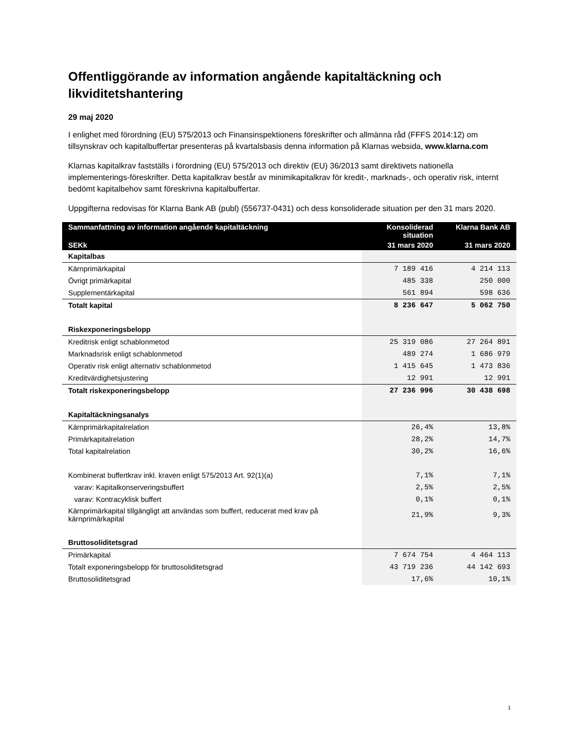Offentliggörande av information angående kapitaltäckning och likviditetshantering
29 maj 2020
I enlighet med förordning (EU) 575/2013 och Finansinspektionens föreskrifter och allmänna råd (FFFS 2014:12) om tillsynskrav och kapitalbuffertar presenteras på kvartalsbasis denna information på Klarnas websida, www.klarna.com
Klarnas kapitalkrav fastställs i förordning (EU) 575/2013 och direktiv (EU) 36/2013 samt direktivets nationella implementerings-föreskrifter. Detta kapitalkrav består av minimikapitalkrav för kredit-, marknads-, och operativ risk, internt bedömt kapitalbehov samt föreskrivna kapitalbuffertar.
Uppgifterna redovisas för Klarna Bank AB (publ) (556737-0431) och dess konsoliderade situation per den 31 mars 2020.
| Sammanfattning av information angående kapitaltäckning | Konsoliderad situation | Klarna Bank AB |
| --- | --- | --- |
| SEKk | 31 mars 2020 | 31 mars 2020 |
| Kapitalbas | | |
| Kärnprimärkapital | 7 189 416 | 4 214 113 |
| Övrigt primärkapital | 485 338 | 250 000 |
| Supplementärkapital | 561 894 | 598 636 |
| Totalt kapital | 8 236 647 | 5 062 750 |
| Riskexponeringsbelopp | | |
| Kreditrisk enligt schablonmetod | 25 319 086 | 27 264 891 |
| Marknadsrisk enligt schablonmetod | 489 274 | 1 686 979 |
| Operativ risk enligt alternativ schablonmetod | 1 415 645 | 1 473 836 |
| Kreditvärdighetsjustering | 12 991 | 12 991 |
| Totalt riskexponeringsbelopp | 27 236 996 | 30 438 698 |
| Kapitaltäckningsanalys | | |
| Kärnprimärkapitalrelation | 26,4% | 13,8% |
| Primärkapitalrelation | 28,2% | 14,7% |
| Total kapitalrelation | 30,2% | 16,6% |
| Kombinerat buffertkrav inkl. kraven enligt 575/2013 Art. 92(1)(a) | 7,1% | 7,1% |
| varav: Kapitalkonserveringsbuffert | 2,5% | 2,5% |
| varav: Kontracyklisk buffert | 0,1% | 0,1% |
| Kärnprimärkapital tillgängligt att användas som buffert, reducerat med krav på kärnprimärkapital | 21,9% | 9,3% |
| Bruttosoliditetsgrad | | |
| Primärkapital | 7 674 754 | 4 464 113 |
| Totalt exponeringsbelopp för bruttosoliditetsgrad | 43 719 236 | 44 142 693 |
| Bruttosoliditetsgrad | 17,6% | 10,1% |
1